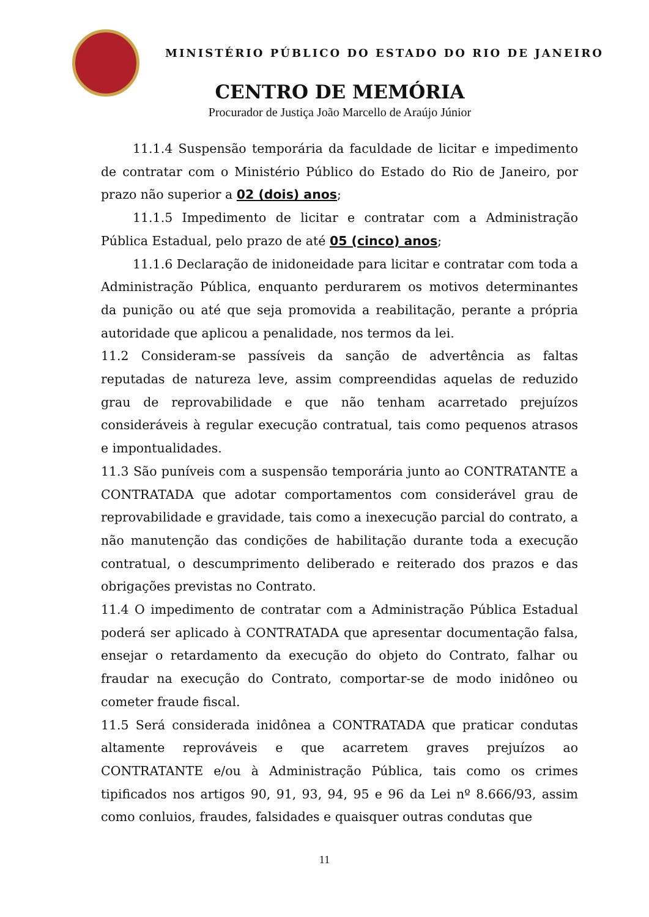MINISTÉRIO PÚBLICO DO ESTADO DO RIO DE JANEIRO
CENTRO DE MEMÓRIA
Procurador de Justiça João Marcello de Araújo Júnior
11.1.4 Suspensão temporária da faculdade de licitar e impedimento de contratar com o Ministério Público do Estado do Rio de Janeiro, por prazo não superior a 02 (dois) anos;
11.1.5 Impedimento de licitar e contratar com a Administração Pública Estadual, pelo prazo de até 05 (cinco) anos;
11.1.6 Declaração de inidoneidade para licitar e contratar com toda a Administração Pública, enquanto perdurarem os motivos determinantes da punição ou até que seja promovida a reabilitação, perante a própria autoridade que aplicou a penalidade, nos termos da lei.
11.2 Consideram-se passíveis da sanção de advertência as faltas reputadas de natureza leve, assim compreendidas aquelas de reduzido grau de reprovabilidade e que não tenham acarretado prejuízos consideráveis à regular execução contratual, tais como pequenos atrasos e impontualidades.
11.3 São puníveis com a suspensão temporária junto ao CONTRATANTE a CONTRATADA que adotar comportamentos com considerável grau de reprovabilidade e gravidade, tais como a inexecução parcial do contrato, a não manutenção das condições de habilitação durante toda a execução contratual, o descumprimento deliberado e reiterado dos prazos e das obrigações previstas no Contrato.
11.4 O impedimento de contratar com a Administração Pública Estadual poderá ser aplicado à CONTRATADA que apresentar documentação falsa, ensejar o retardamento da execução do objeto do Contrato, falhar ou fraudar na execução do Contrato, comportar-se de modo inidôneo ou cometer fraude fiscal.
11.5 Será considerada inidônea a CONTRATADA que praticar condutas altamente reprováveis e que acarretem graves prejuízos ao CONTRATANTE e/ou à Administração Pública, tais como os crimes tipificados nos artigos 90, 91, 93, 94, 95 e 96 da Lei nº 8.666/93, assim como conluios, fraudes, falsidades e quaisquer outras condutas que
11